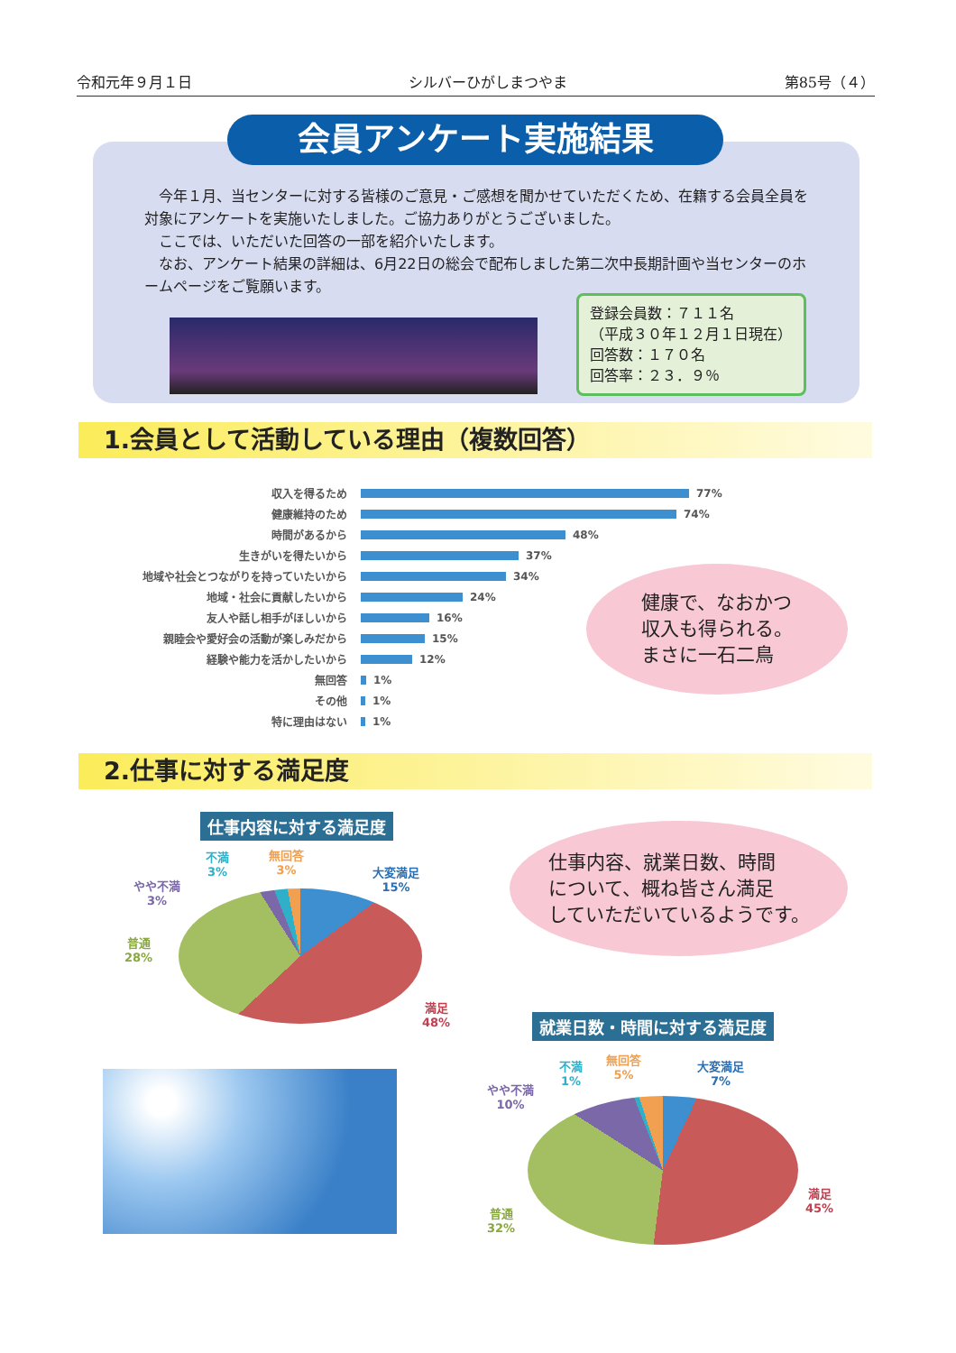令和元年９月１日 シルバーひがしまつやま 第85号（４）
会員アンケート実施結果
　今年１月、当センターに対する皆様のご意見・ご感想を聞かせていただくため、在籍する会員全員を対象にアンケートを実施いたしました。ご協力ありがとうございました。
　ここでは、いただいた回答の一部を紹介いたします。
　なお、アンケート結果の詳細は、6月22日の総会で配布しました第二次中長期計画や当センターのホームページをご覧願います。
登録会員数：７１１名
（平成３０年１２月１日現在）
回答数：１７０名
回答率：２３．９％
1.会員として活動している理由（複数回答）
収入を得るため 77%
健康維持のため 74%
時間があるから 48%
生きがいを得たいから 37%
地域や社会とつながりを持っていたいから 34%
地域・社会に貢献したいから 24%
友人や話し相手がほしいから 16%
親睦会や愛好会の活動が楽しみだから 15%
経験や能力を活かしたいから 12%
無回答 1%
その他 1%
特に理由はない 1%
健康で、なおかつ
収入も得られる。
まさに一石二鳥
2.仕事に対する満足度
仕事内容に対する満足度
不満
3%
無回答
3%
やや不満
3%
大変満足
15%
普通
28%
満足
48%
仕事内容、就業日数、時間
について、概ね皆さん満足
していただいているようです。
就業日数・時間に対する満足度
不満
1%
無回答
5%
大変満足
7%
やや不満
10%
普通
32%
満足
45%